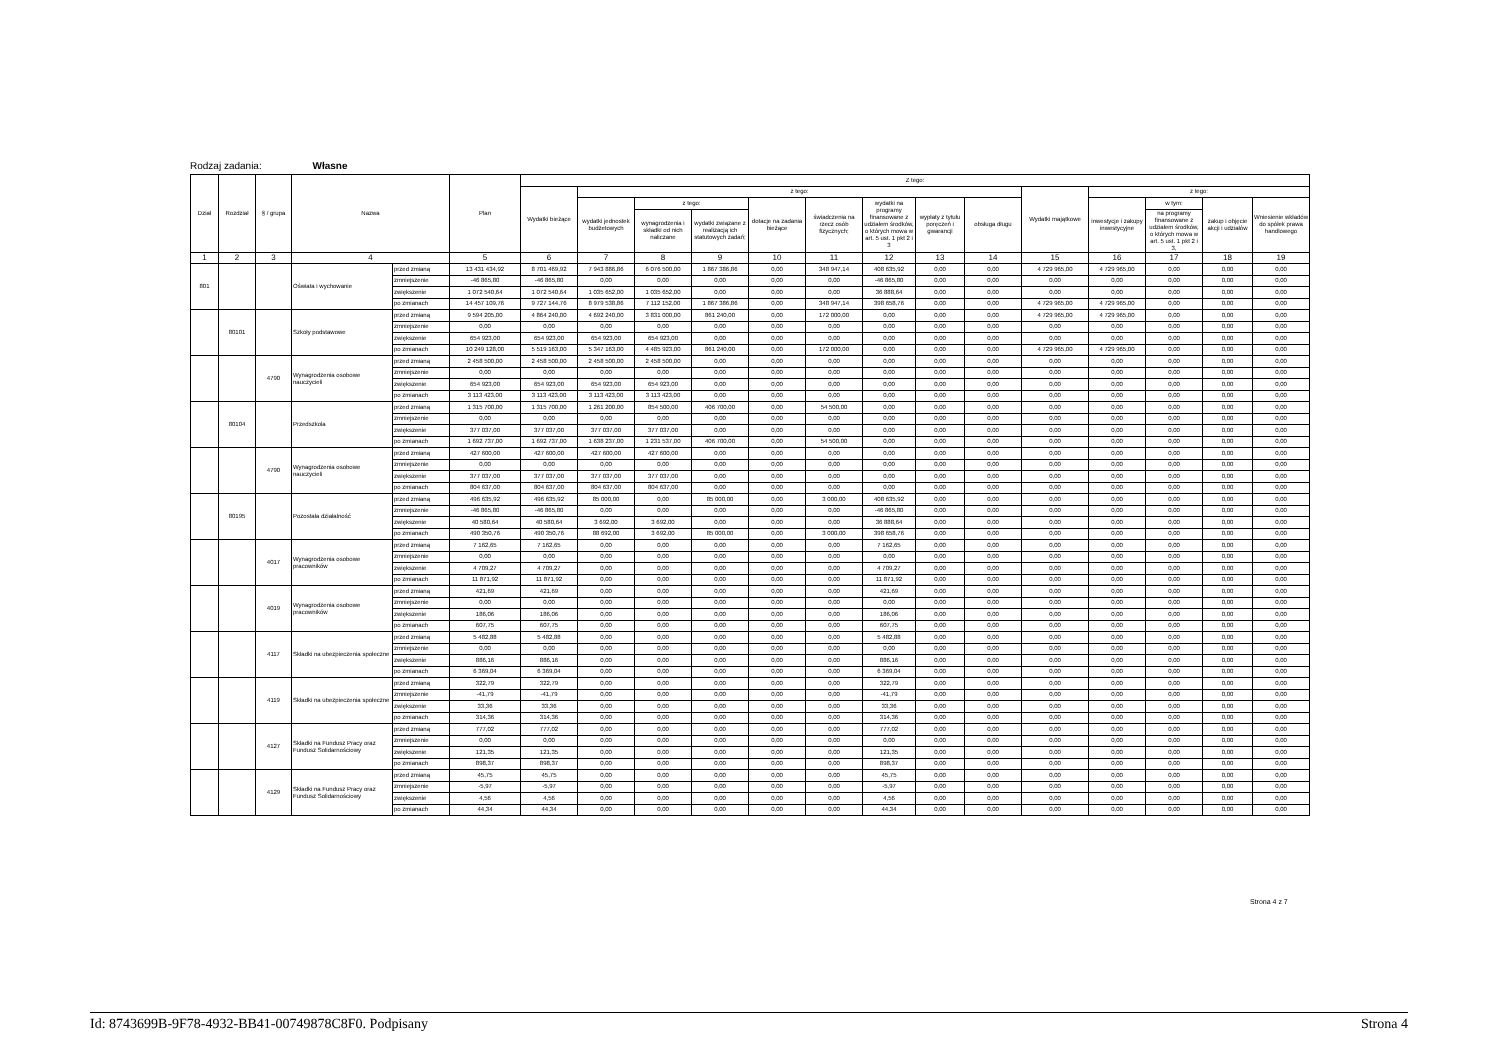Rodzaj zadania: Własne
| Dział | Rozdział | § / grupa | Nazwa | | Plan | Z tego: | | | | | | | | | | | | | |
| --- | --- | --- | --- | --- | --- | --- | --- | --- | --- | --- | --- | --- | --- | --- | --- | --- | --- | --- | --- |
| | | | | | | Wydatki bieżące | z tego: | | | | | | | | Wydatki majątkowe | z tego: | | | |
| | | | | | | | wydatki jednostek budżetowych | z tego: | | dotacje na zadania bieżące | świadczenia na rzecz osób fizycznych; | wydatki na programy finansowane z udziałem środków, o których mowa w art. 5 ust. 1 pkt 2 i 3 | wypłaty z tytułu poręczeń i gwarancji | obsługa długu | | inwestycje i zakupy inwestycyjne | w tym: | zakup i objęcie akcji i udziałów | Wniesienie wkładów do spółek prawa handlowego |
| | | | | | | | | wynagrodzenia i składki od nich naliczane | wydatki związane z realizacją ich statutowych zadań; | | | | | | | | na programy finansowane z udziałem środków, o których mowa w art. 5 ust. 1 pkt 2 i 3, | | |
| 1 | 2 | 3 | 4 | | 5 | 6 | 7 | 8 | 9 | 10 | 11 | 12 | 13 | 14 | 15 | 16 | 17 | 18 | 19 |
| 801 | | | Oświata i wychowanie | przed zmianą | 13 431 434,92 | 8 701 469,92 | 7 943 886,86 | 6 076 500,00 | 1 867 386,86 | 0,00 | 348 947,14 | 408 635,92 | 0,00 | 0,00 | 4 729 965,00 | 4 729 965,00 | 0,00 | 0,00 | 0,00 |
| | | | | zmniejszenie | -46 865,80 | -46 865,80 | 0,00 | 0,00 | 0,00 | 0,00 | 0,00 | -46 865,80 | 0,00 | 0,00 | 0,00 | 0,00 | 0,00 | 0,00 | 0,00 |
| | | | | zwiększenie | 1 072 540,64 | 1 072 540,64 | 1 035 652,00 | 1 035 652,00 | 0,00 | 0,00 | 0,00 | 36 888,64 | 0,00 | 0,00 | 0,00 | 0,00 | 0,00 | 0,00 | 0,00 |
| | | | | po zmianach | 14 457 109,76 | 9 727 144,76 | 8 979 538,86 | 7 112 152,00 | 1 867 386,86 | 0,00 | 348 947,14 | 398 658,76 | 0,00 | 0,00 | 4 729 965,00 | 4 729 965,00 | 0,00 | 0,00 | 0,00 |
| | 80101 | | Szkoły podstawowe | przed zmianą | 9 594 205,00 | 4 864 240,00 | 4 692 240,00 | 3 831 000,00 | 861 240,00 | 0,00 | 172 000,00 | 0,00 | 0,00 | 0,00 | 4 729 965,00 | 4 729 965,00 | 0,00 | 0,00 | 0,00 |
| | | | | zmniejszenie | 0,00 | 0,00 | 0,00 | 0,00 | 0,00 | 0,00 | 0,00 | 0,00 | 0,00 | 0,00 | 0,00 | 0,00 | 0,00 | 0,00 | 0,00 |
| | | | | zwiększenie | 654 923,00 | 654 923,00 | 654 923,00 | 654 923,00 | 0,00 | 0,00 | 0,00 | 0,00 | 0,00 | 0,00 | 0,00 | 0,00 | 0,00 | 0,00 | 0,00 |
| | | | | po zmianach | 10 249 128,00 | 5 519 163,00 | 5 347 163,00 | 4 485 923,00 | 861 240,00 | 0,00 | 172 000,00 | 0,00 | 0,00 | 0,00 | 4 729 965,00 | 4 729 965,00 | 0,00 | 0,00 | 0,00 |
| | | 4790 | Wynagrodzenia osobowe nauczycieli | przed zmianą | 2 458 500,00 | 2 458 500,00 | 2 458 500,00 | 2 458 500,00 | 0,00 | 0,00 | 0,00 | 0,00 | 0,00 | 0,00 | 0,00 | 0,00 | 0,00 | 0,00 | 0,00 |
| | | | | zmniejszenie | 0,00 | 0,00 | 0,00 | 0,00 | 0,00 | 0,00 | 0,00 | 0,00 | 0,00 | 0,00 | 0,00 | 0,00 | 0,00 | 0,00 | 0,00 |
| | | | | zwiększenie | 654 923,00 | 654 923,00 | 654 923,00 | 654 923,00 | 0,00 | 0,00 | 0,00 | 0,00 | 0,00 | 0,00 | 0,00 | 0,00 | 0,00 | 0,00 | 0,00 |
| | | | | po zmianach | 3 113 423,00 | 3 113 423,00 | 3 113 423,00 | 3 113 423,00 | 0,00 | 0,00 | 0,00 | 0,00 | 0,00 | 0,00 | 0,00 | 0,00 | 0,00 | 0,00 | 0,00 |
| | 80104 | | Przedszkola | przed zmianą | 1 315 700,00 | 1 315 700,00 | 1 261 200,00 | 854 500,00 | 406 700,00 | 0,00 | 54 500,00 | 0,00 | 0,00 | 0,00 | 0,00 | 0,00 | 0,00 | 0,00 | 0,00 |
| | | | | zmniejszenie | 0,00 | 0,00 | 0,00 | 0,00 | 0,00 | 0,00 | 0,00 | 0,00 | 0,00 | 0,00 | 0,00 | 0,00 | 0,00 | 0,00 | 0,00 |
| | | | | zwiększenie | 377 037,00 | 377 037,00 | 377 037,00 | 377 037,00 | 0,00 | 0,00 | 0,00 | 0,00 | 0,00 | 0,00 | 0,00 | 0,00 | 0,00 | 0,00 | 0,00 |
| | | | | po zmianach | 1 692 737,00 | 1 692 737,00 | 1 638 237,00 | 1 231 537,00 | 406 700,00 | 0,00 | 54 500,00 | 0,00 | 0,00 | 0,00 | 0,00 | 0,00 | 0,00 | 0,00 | 0,00 |
| | | 4790 | Wynagrodzenia osobowe nauczycieli | przed zmianą | 427 600,00 | 427 600,00 | 427 600,00 | 427 600,00 | 0,00 | 0,00 | 0,00 | 0,00 | 0,00 | 0,00 | 0,00 | 0,00 | 0,00 | 0,00 | 0,00 |
| | | | | zmniejszenie | 0,00 | 0,00 | 0,00 | 0,00 | 0,00 | 0,00 | 0,00 | 0,00 | 0,00 | 0,00 | 0,00 | 0,00 | 0,00 | 0,00 | 0,00 |
| | | | | zwiększenie | 377 037,00 | 377 037,00 | 377 037,00 | 377 037,00 | 0,00 | 0,00 | 0,00 | 0,00 | 0,00 | 0,00 | 0,00 | 0,00 | 0,00 | 0,00 | 0,00 |
| | | | | po zmianach | 804 637,00 | 804 637,00 | 804 637,00 | 804 637,00 | 0,00 | 0,00 | 0,00 | 0,00 | 0,00 | 0,00 | 0,00 | 0,00 | 0,00 | 0,00 | 0,00 |
| | 80195 | | Pozostała działalność | przed zmianą | 496 635,92 | 496 635,92 | 85 000,00 | 0,00 | 85 000,00 | 0,00 | 3 000,00 | 408 635,92 | 0,00 | 0,00 | 0,00 | 0,00 | 0,00 | 0,00 | 0,00 |
| | | | | zmniejszenie | -46 865,80 | -46 865,80 | 0,00 | 0,00 | 0,00 | 0,00 | 0,00 | -46 865,80 | 0,00 | 0,00 | 0,00 | 0,00 | 0,00 | 0,00 | 0,00 |
| | | | | zwiększenie | 40 580,64 | 40 580,64 | 3 692,00 | 3 692,00 | 0,00 | 0,00 | 0,00 | 36 888,64 | 0,00 | 0,00 | 0,00 | 0,00 | 0,00 | 0,00 | 0,00 |
| | | | | po zmianach | 490 350,76 | 490 350,76 | 88 692,00 | 3 692,00 | 85 000,00 | 0,00 | 3 000,00 | 398 658,76 | 0,00 | 0,00 | 0,00 | 0,00 | 0,00 | 0,00 | 0,00 |
| | | 4017 | Wynagrodzenia osobowe pracowników | przed zmianą | 7 162,65 | 7 162,65 | 0,00 | 0,00 | 0,00 | 0,00 | 0,00 | 7 162,65 | 0,00 | 0,00 | 0,00 | 0,00 | 0,00 | 0,00 | 0,00 |
| | | | | zmniejszenie | 0,00 | 0,00 | 0,00 | 0,00 | 0,00 | 0,00 | 0,00 | 0,00 | 0,00 | 0,00 | 0,00 | 0,00 | 0,00 | 0,00 | 0,00 |
| | | | | zwiększenie | 4 709,27 | 4 709,27 | 0,00 | 0,00 | 0,00 | 0,00 | 0,00 | 4 709,27 | 0,00 | 0,00 | 0,00 | 0,00 | 0,00 | 0,00 | 0,00 |
| | | | | po zmianach | 11 871,92 | 11 871,92 | 0,00 | 0,00 | 0,00 | 0,00 | 0,00 | 11 871,92 | 0,00 | 0,00 | 0,00 | 0,00 | 0,00 | 0,00 | 0,00 |
| | | 4019 | Wynagrodzenia osobowe pracowników | przed zmianą | 421,69 | 421,69 | 0,00 | 0,00 | 0,00 | 0,00 | 0,00 | 421,69 | 0,00 | 0,00 | 0,00 | 0,00 | 0,00 | 0,00 | 0,00 |
| | | | | zmniejszenie | 0,00 | 0,00 | 0,00 | 0,00 | 0,00 | 0,00 | 0,00 | 0,00 | 0,00 | 0,00 | 0,00 | 0,00 | 0,00 | 0,00 | 0,00 |
| | | | | zwiększenie | 186,06 | 186,06 | 0,00 | 0,00 | 0,00 | 0,00 | 0,00 | 186,06 | 0,00 | 0,00 | 0,00 | 0,00 | 0,00 | 0,00 | 0,00 |
| | | | | po zmianach | 607,75 | 607,75 | 0,00 | 0,00 | 0,00 | 0,00 | 0,00 | 607,75 | 0,00 | 0,00 | 0,00 | 0,00 | 0,00 | 0,00 | 0,00 |
| | | 4117 | Składki na ubezpieczenia społeczne | przed zmianą | 5 482,88 | 5 482,88 | 0,00 | 0,00 | 0,00 | 0,00 | 0,00 | 5 482,88 | 0,00 | 0,00 | 0,00 | 0,00 | 0,00 | 0,00 | 0,00 |
| | | | | zmniejszenie | 0,00 | 0,00 | 0,00 | 0,00 | 0,00 | 0,00 | 0,00 | 0,00 | 0,00 | 0,00 | 0,00 | 0,00 | 0,00 | 0,00 | 0,00 |
| | | | | zwiększenie | 886,16 | 886,16 | 0,00 | 0,00 | 0,00 | 0,00 | 0,00 | 886,16 | 0,00 | 0,00 | 0,00 | 0,00 | 0,00 | 0,00 | 0,00 |
| | | | | po zmianach | 6 369,04 | 6 369,04 | 0,00 | 0,00 | 0,00 | 0,00 | 0,00 | 6 369,04 | 0,00 | 0,00 | 0,00 | 0,00 | 0,00 | 0,00 | 0,00 |
| | | 4119 | Składki na ubezpieczenia społeczne | przed zmianą | 322,79 | 322,79 | 0,00 | 0,00 | 0,00 | 0,00 | 0,00 | 322,79 | 0,00 | 0,00 | 0,00 | 0,00 | 0,00 | 0,00 | 0,00 |
| | | | | zmniejszenie | -41,79 | -41,79 | 0,00 | 0,00 | 0,00 | 0,00 | 0,00 | -41,79 | 0,00 | 0,00 | 0,00 | 0,00 | 0,00 | 0,00 | 0,00 |
| | | | | zwiększenie | 33,36 | 33,36 | 0,00 | 0,00 | 0,00 | 0,00 | 0,00 | 33,36 | 0,00 | 0,00 | 0,00 | 0,00 | 0,00 | 0,00 | 0,00 |
| | | | | po zmianach | 314,36 | 314,36 | 0,00 | 0,00 | 0,00 | 0,00 | 0,00 | 314,36 | 0,00 | 0,00 | 0,00 | 0,00 | 0,00 | 0,00 | 0,00 |
| | | 4127 | Składki na Fundusz Pracy oraz Fundusz Solidarnościowy | przed zmianą | 777,02 | 777,02 | 0,00 | 0,00 | 0,00 | 0,00 | 0,00 | 777,02 | 0,00 | 0,00 | 0,00 | 0,00 | 0,00 | 0,00 | 0,00 |
| | | | | zmniejszenie | 0,00 | 0,00 | 0,00 | 0,00 | 0,00 | 0,00 | 0,00 | 0,00 | 0,00 | 0,00 | 0,00 | 0,00 | 0,00 | 0,00 | 0,00 |
| | | | | zwiększenie | 121,35 | 121,35 | 0,00 | 0,00 | 0,00 | 0,00 | 0,00 | 121,35 | 0,00 | 0,00 | 0,00 | 0,00 | 0,00 | 0,00 | 0,00 |
| | | | | po zmianach | 898,37 | 898,37 | 0,00 | 0,00 | 0,00 | 0,00 | 0,00 | 898,37 | 0,00 | 0,00 | 0,00 | 0,00 | 0,00 | 0,00 | 0,00 |
| | | 4129 | Składki na Fundusz Pracy oraz Fundusz Solidarnościowy | przed zmianą | 45,75 | 45,75 | 0,00 | 0,00 | 0,00 | 0,00 | 0,00 | 45,75 | 0,00 | 0,00 | 0,00 | 0,00 | 0,00 | 0,00 | 0,00 |
| | | | | zmniejszenie | -5,97 | -5,97 | 0,00 | 0,00 | 0,00 | 0,00 | 0,00 | -5,97 | 0,00 | 0,00 | 0,00 | 0,00 | 0,00 | 0,00 | 0,00 |
| | | | | zwiększenie | 4,56 | 4,56 | 0,00 | 0,00 | 0,00 | 0,00 | 0,00 | 4,56 | 0,00 | 0,00 | 0,00 | 0,00 | 0,00 | 0,00 | 0,00 |
| | | | | po zmianach | 44,34 | 44,34 | 0,00 | 0,00 | 0,00 | 0,00 | 0,00 | 44,34 | 0,00 | 0,00 | 0,00 | 0,00 | 0,00 | 0,00 | 0,00 |
Strona 4 z 7
Id: 8743699B-9F78-4932-BB41-00749878C8F0. Podpisany Strona 4